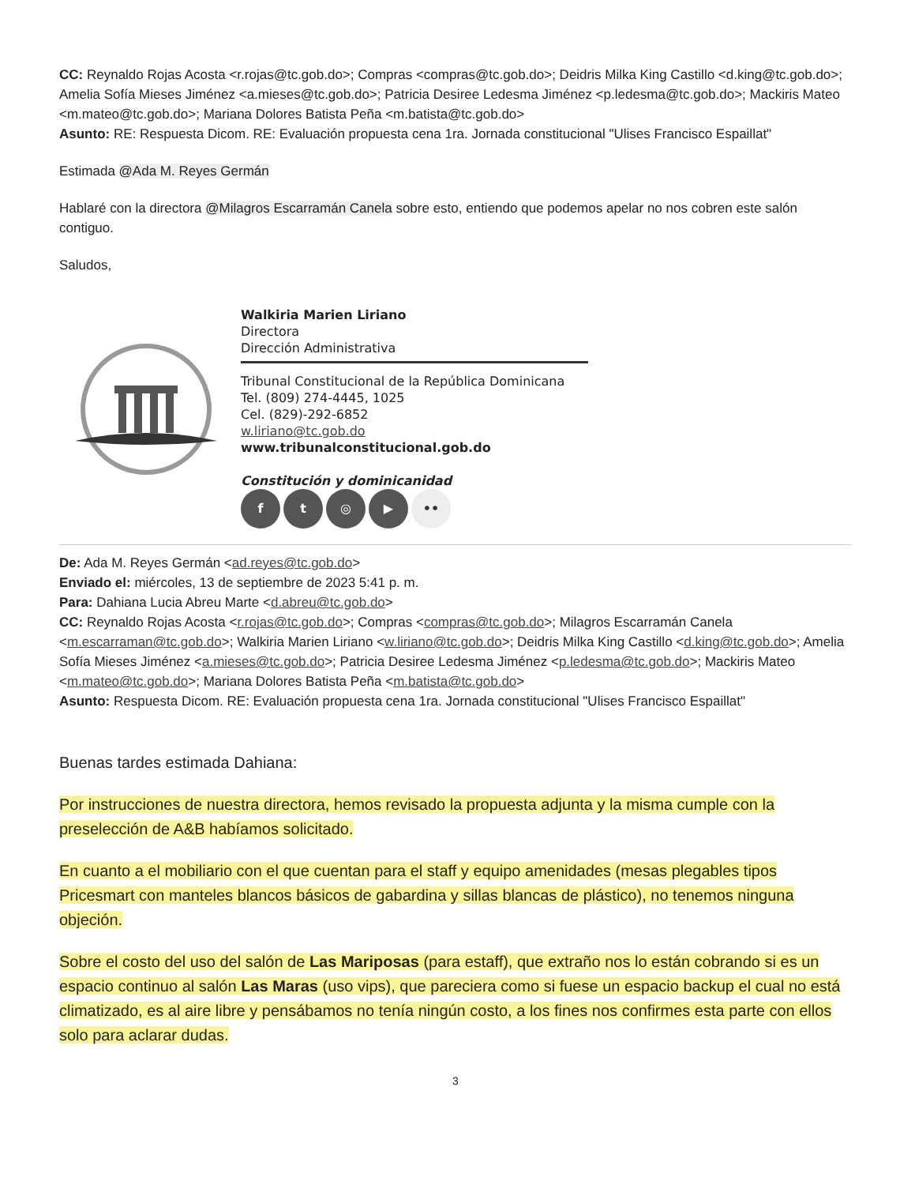CC: Reynaldo Rojas Acosta <r.rojas@tc.gob.do>; Compras <compras@tc.gob.do>; Deidris Milka King Castillo <d.king@tc.gob.do>; Amelia Sofía Mieses Jiménez <a.mieses@tc.gob.do>; Patricia Desiree Ledesma Jiménez <p.ledesma@tc.gob.do>; Mackiris Mateo <m.mateo@tc.gob.do>; Mariana Dolores Batista Peña <m.batista@tc.gob.do>
Asunto: RE: Respuesta Dicom. RE: Evaluación propuesta cena 1ra. Jornada constitucional "Ulises Francisco Espaillat"
Estimada @Ada M. Reyes Germán
Hablaré con la directora @Milagros Escarramán Canela sobre esto, entiendo que podemos apelar no nos cobren este salón contiguo.
Saludos,
Walkiria Marien Liriano
Directora
Dirección Administrativa
Tribunal Constitucional de la República Dominicana
Tel. (809) 274-4445, 1025
Cel. (829)-292-6852
w.liriano@tc.gob.do
www.tribunalconstitucional.gob.do
Constitución y dominicanidad
ft ◎ ▶ ••
De: Ada M. Reyes Germán <ad.reyes@tc.gob.do>
Enviado el: miércoles, 13 de septiembre de 2023 5:41 p. m.
Para: Dahiana Lucia Abreu Marte <d.abreu@tc.gob.do>
CC: Reynaldo Rojas Acosta <r.rojas@tc.gob.do>; Compras <compras@tc.gob.do>; Milagros Escarramán Canela <m.escarraman@tc.gob.do>; Walkiria Marien Liriano <w.liriano@tc.gob.do>; Deidris Milka King Castillo <d.king@tc.gob.do>; Amelia Sofía Mieses Jiménez <a.mieses@tc.gob.do>; Patricia Desiree Ledesma Jiménez <p.ledesma@tc.gob.do>; Mackiris Mateo <m.mateo@tc.gob.do>; Mariana Dolores Batista Peña <m.batista@tc.gob.do>
Asunto: Respuesta Dicom. RE: Evaluación propuesta cena 1ra. Jornada constitucional "Ulises Francisco Espaillat"
Buenas tardes estimada Dahiana:
Por instrucciones de nuestra directora, hemos revisado la propuesta adjunta y la misma cumple con la preselección de A&B habíamos solicitado.
En cuanto a el mobiliario con el que cuentan para el staff y equipo amenidades (mesas plegables tipos Pricesmart con manteles blancos básicos de gabardina y sillas blancas de plástico), no tenemos ninguna objeción.
Sobre el costo del uso del salón de Las Mariposas (para estaff), que extraño nos lo están cobrando si es un espacio continuo al salón Las Maras (uso vips), que pareciera como si fuese un espacio backup el cual no está climatizado, es al aire libre y pensábamos no tenía ningún costo, a los fines nos confirmes esta parte con ellos solo para aclarar dudas.
3